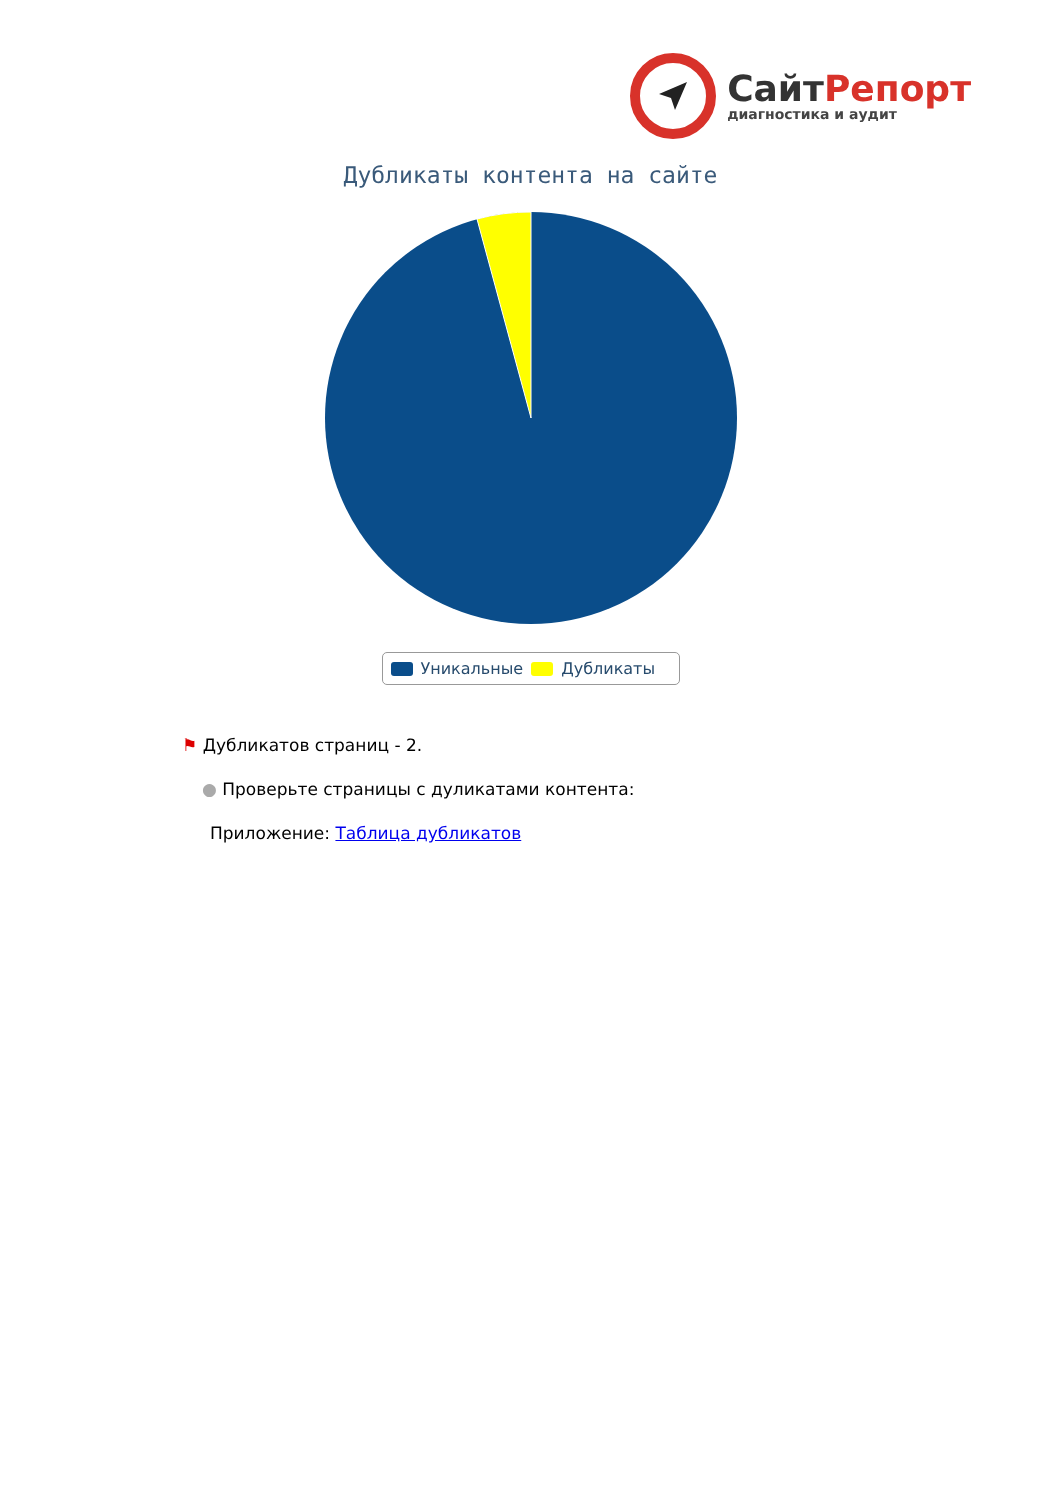СайтРепорт
диагностика и аудит
Дубликаты контента на сайте
Уникальные Дубликаты
⚑ Дубликатов страниц - 2.
● Проверьте страницы с дуликатами контента:
Приложение: Таблица дубликатов